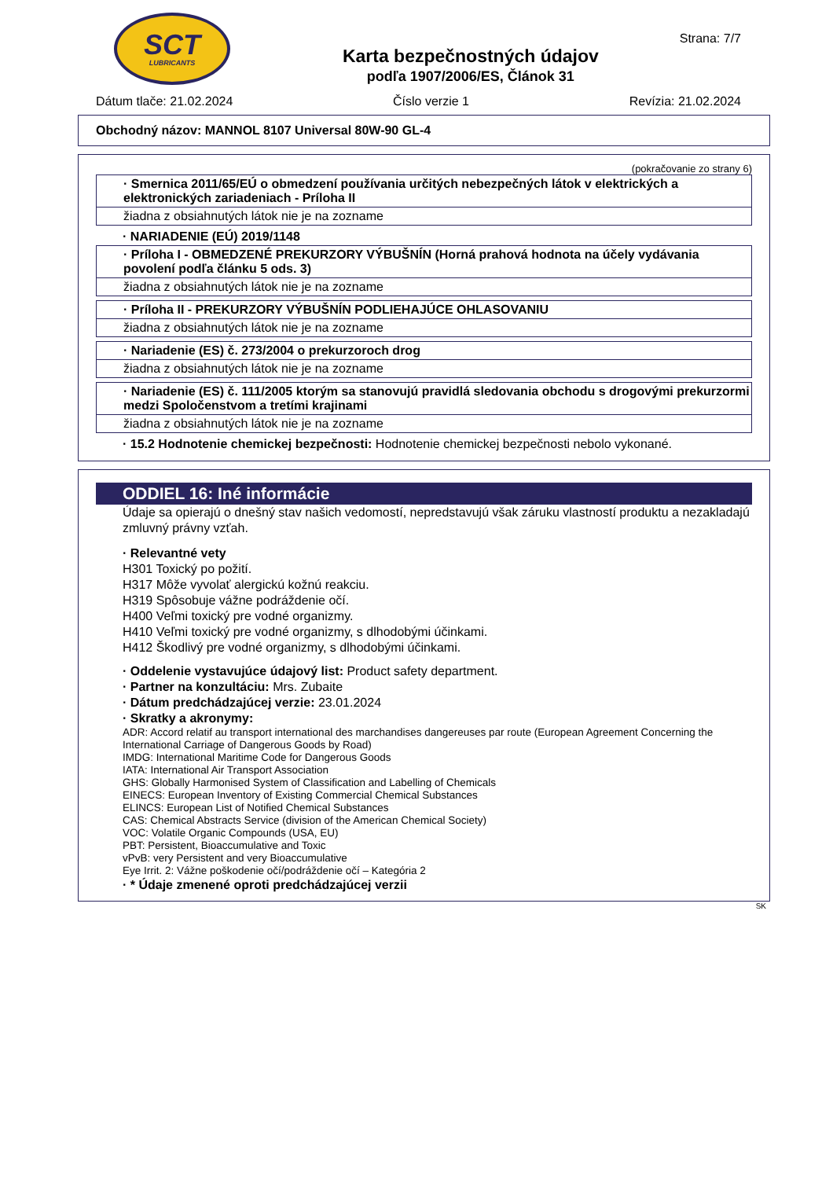SCT
LUBRICANTS
Karta bezpečnostných údajov
podľa 1907/2006/ES, Článok 31
Strana: 7/7
Dátum tlače: 21.02.2024 Číslo verzie 1 Revízia: 21.02.2024
Obchodný názov: MANNOL 8107 Universal 80W-90 GL-4
(pokračovanie zo strany 6)
· Smernica 2011/65/EÚ o obmedzení používania určitých nebezpečných látok v elektrických a elektronických zariadeniach - Príloha II
žiadna z obsiahnutých látok nie je na zozname
· NARIADENIE (EÚ) 2019/1148
· Príloha I - OBMEDZENÉ PREKURZORY VÝBUŠNÍN (Horná prahová hodnota na účely vydávania povolení podľa článku 5 ods. 3)
žiadna z obsiahnutých látok nie je na zozname
· Príloha II - PREKURZORY VÝBUŠNÍN PODLIEHAJÚCE OHLASOVANIU
žiadna z obsiahnutých látok nie je na zozname
· Nariadenie (ES) č. 273/2004 o prekurzoroch drog
žiadna z obsiahnutých látok nie je na zozname
· Nariadenie (ES) č. 111/2005 ktorým sa stanovujú pravidlá sledovania obchodu s drogovými prekurzormi medzi Spoločenstvom a tretími krajinami
žiadna z obsiahnutých látok nie je na zozname
· 15.2 Hodnotenie chemickej bezpečnosti: Hodnotenie chemickej bezpečnosti nebolo vykonané.
ODDIEL 16: Iné informácie
Údaje sa opierajú o dnešný stav našich vedomostí, nepredstavujú však záruku vlastností produktu a nezakladajú zmluvný právny vzťah.
· Relevantné vety
H301 Toxický po požití.
H317 Môže vyvolať alergickú kožnú reakciu.
H319 Spôsobuje vážne podráždenie očí.
H400 Veľmi toxický pre vodné organizmy.
H410 Veľmi toxický pre vodné organizmy, s dlhodobými účinkami.
H412 Škodlivý pre vodné organizmy, s dlhodobými účinkami.
· Oddelenie vystavujúce údajový list: Product safety department.
· Partner na konzultáciu: Mrs. Zubaite
· Dátum predchádzajúcej verzie: 23.01.2024
· Skratky a akronymy:
ADR: Accord relatif au transport international des marchandises dangereuses par route (European Agreement Concerning the International Carriage of Dangerous Goods by Road)
IMDG: International Maritime Code for Dangerous Goods
IATA: International Air Transport Association
GHS: Globally Harmonised System of Classification and Labelling of Chemicals
EINECS: European Inventory of Existing Commercial Chemical Substances
ELINCS: European List of Notified Chemical Substances
CAS: Chemical Abstracts Service (division of the American Chemical Society)
VOC: Volatile Organic Compounds (USA, EU)
PBT: Persistent, Bioaccumulative and Toxic
vPvB: very Persistent and very Bioaccumulative
Eye Irrit. 2: Vážne poškodenie očí/podráždenie očí – Kategória 2
· * Údaje zmenené oproti predchádzajúcej verzii
SK